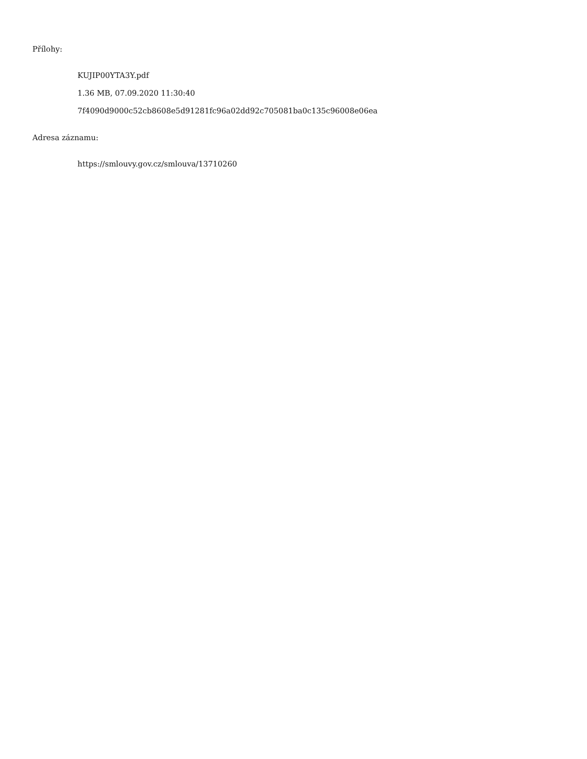Přílohy:
KUJIP00YTA3Y.pdf
1.36 MB, 07.09.2020 11:30:40
7f4090d9000c52cb8608e5d91281fc96a02dd92c705081ba0c135c96008e06ea
Adresa záznamu:
https://smlouvy.gov.cz/smlouva/13710260